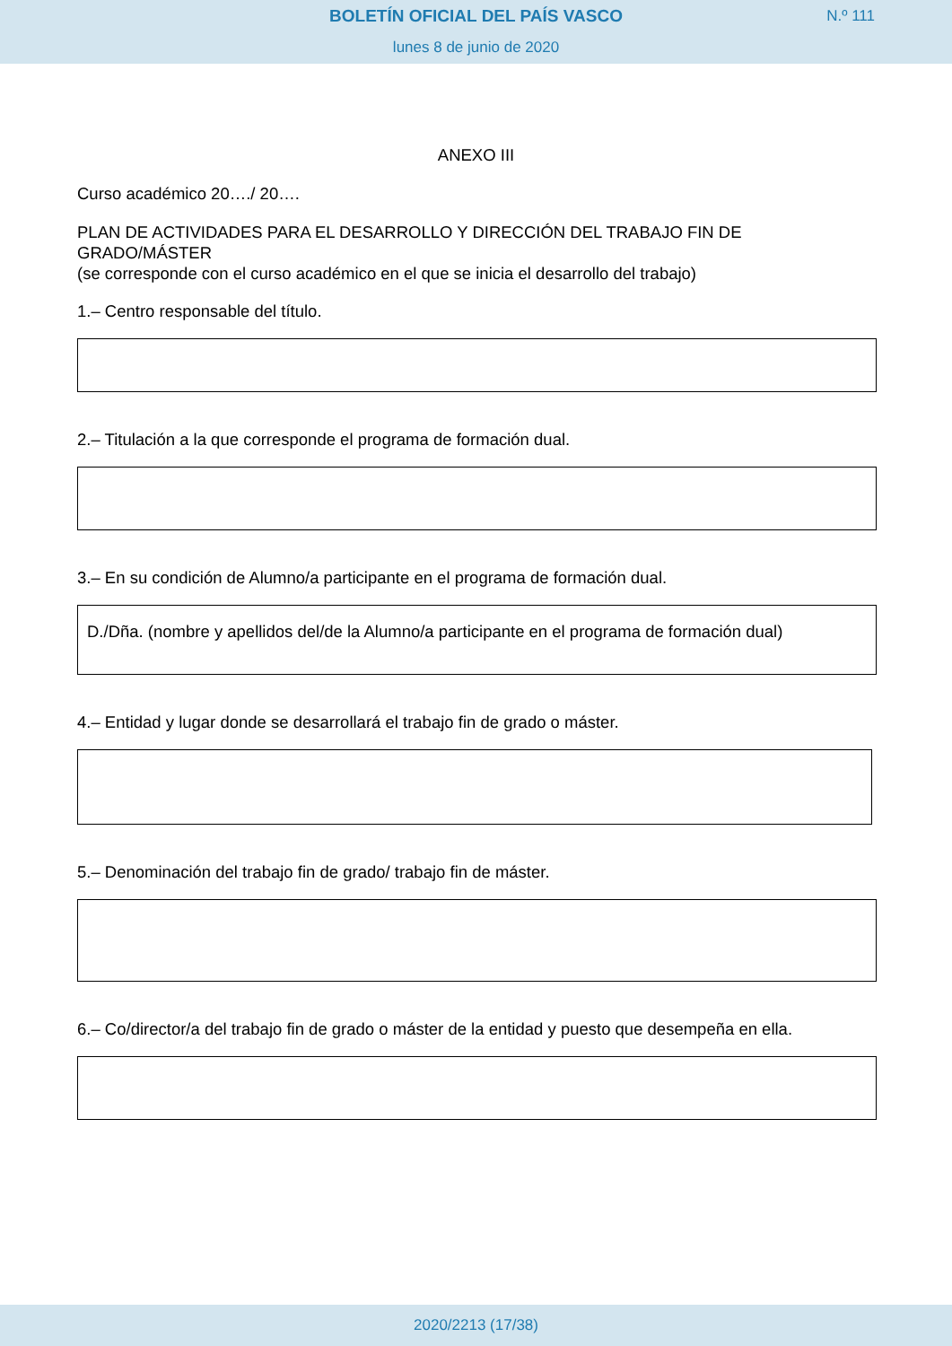BOLETÍN OFICIAL DEL PAÍS VASCO
N.º 111
lunes 8 de junio de 2020
ANEXO III
Curso académico 20…./ 20….
PLAN DE ACTIVIDADES PARA EL DESARROLLO Y DIRECCIÓN DEL TRABAJO FIN DE GRADO/MÁSTER
(se corresponde con el curso académico en el que se inicia el desarrollo del trabajo)
1.– Centro responsable del título.
2.– Titulación a la que corresponde el programa de formación dual.
3.– En su condición de Alumno/a participante en el programa de formación dual.
D./Dña. (nombre y apellidos del/de la Alumno/a participante en el programa de formación dual)
4.– Entidad y lugar donde se desarrollará el trabajo fin de grado o máster.
5.– Denominación del trabajo fin de grado/ trabajo fin de máster.
6.– Co/director/a del trabajo fin de grado o máster de la entidad y puesto que desempeña en ella.
2020/2213 (17/38)